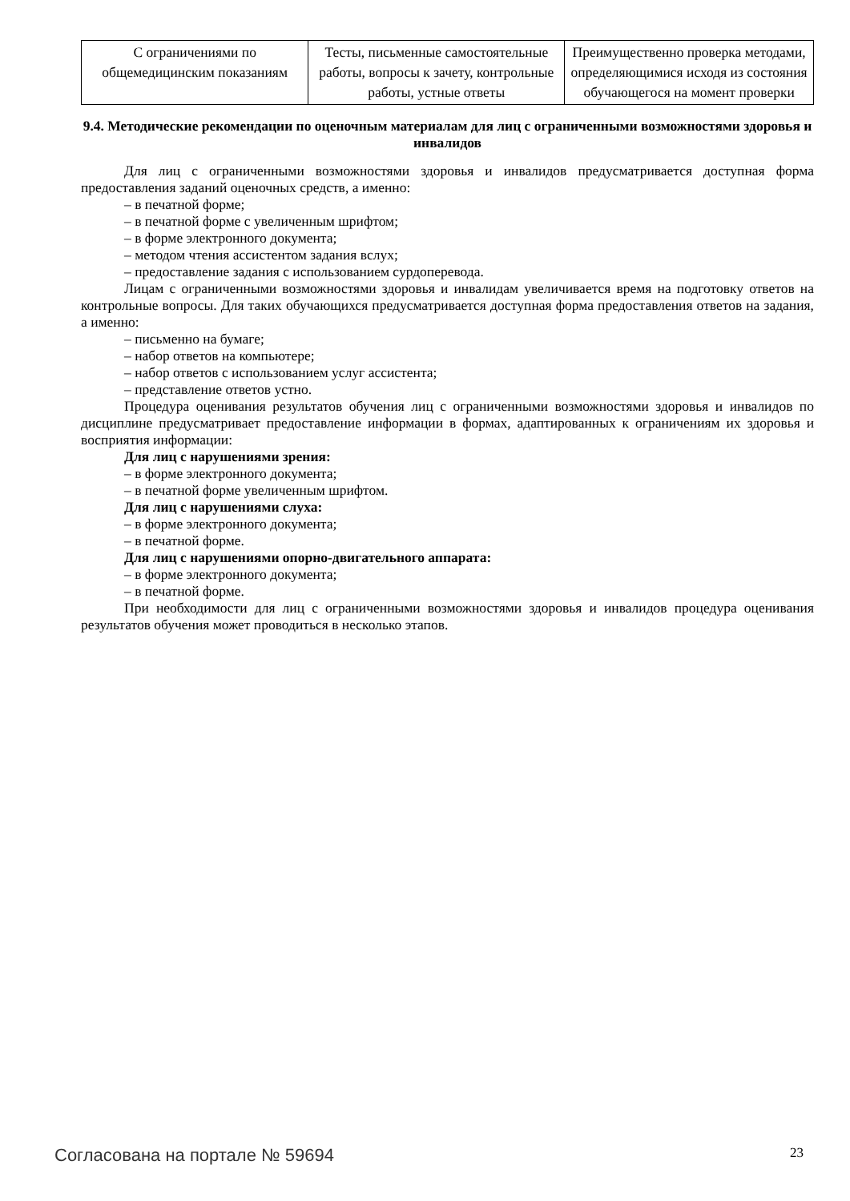| С ограничениями по общемедицинским показаниям | Тесты, письменные самостоятельные работы, вопросы к зачету, контрольные работы, устные ответы | Преимущественно проверка методами, определяющимися исходя из состояния обучающегося на момент проверки |
9.4. Методические рекомендации по оценочным материалам для лиц с ограниченными возможностями здоровья и инвалидов
Для лиц с ограниченными возможностями здоровья и инвалидов предусматривается доступная форма предоставления заданий оценочных средств, а именно:
– в печатной форме;
– в печатной форме с увеличенным шрифтом;
– в форме электронного документа;
– методом чтения ассистентом задания вслух;
– предоставление задания с использованием сурдоперевода.
Лицам с ограниченными возможностями здоровья и инвалидам увеличивается время на подготовку ответов на контрольные вопросы. Для таких обучающихся предусматривается доступная форма предоставления ответов на задания, а именно:
– письменно на бумаге;
– набор ответов на компьютере;
– набор ответов с использованием услуг ассистента;
– представление ответов устно.
Процедура оценивания результатов обучения лиц с ограниченными возможностями здоровья и инвалидов по дисциплине предусматривает предоставление информации в формах, адаптированных к ограничениям их здоровья и восприятия информации:
Для лиц с нарушениями зрения:
– в форме электронного документа;
– в печатной форме увеличенным шрифтом.
Для лиц с нарушениями слуха:
– в форме электронного документа;
– в печатной форме.
Для лиц с нарушениями опорно-двигательного аппарата:
– в форме электронного документа;
– в печатной форме.
При необходимости для лиц с ограниченными возможностями здоровья и инвалидов процедура оценивания результатов обучения может проводиться в несколько этапов.
Согласована на портале № 59694 23